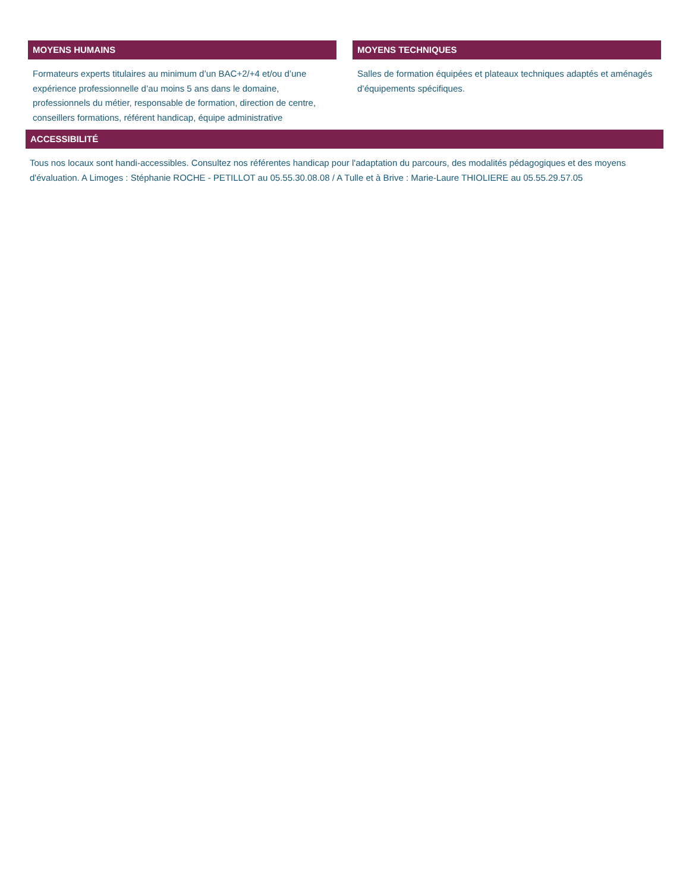MOYENS HUMAINS
Formateurs experts titulaires au minimum d’un BAC+2/+4 et/ou d’une expérience professionnelle d’au moins 5 ans dans le domaine, professionnels du métier, responsable de formation, direction de centre, conseillers formations, référent handicap, équipe administrative
MOYENS TECHNIQUES
Salles de formation équipées et plateaux techniques adaptés et aménagés d’équipements spécifiques.
ACCESSIBILITÉ
Tous nos locaux sont handi-accessibles. Consultez nos référentes handicap pour l'adaptation du parcours, des modalités pédagogiques et des moyens d'évaluation. A Limoges : Stéphanie ROCHE - PETILLOT au 05.55.30.08.08 / A Tulle et à Brive : Marie-Laure THIOLIERE au 05.55.29.57.05